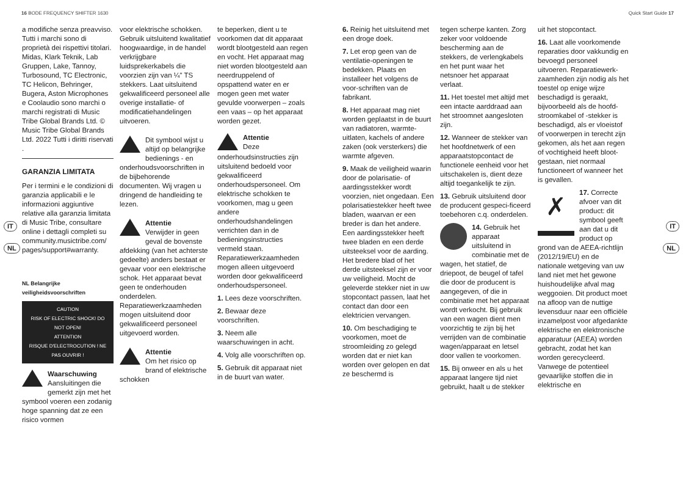16 BODE FREQUENCY SHIFTER 1630 Quick Start Guide 17
IT
NL
IT
NL
a modifiche senza preavviso. Tutti i marchi sono di proprietà dei rispettivi titolari. Midas, Klark Teknik, Lab Gruppen, Lake, Tannoy, Turbosound, TC Electronic, TC Helicon, Behringer, Bugera, Aston Microphones e Coolaudio sono marchi o marchi registrati di Music Tribe Global Brands Ltd. © Music Tribe Global Brands Ltd. 2022 Tutti i diritti riservati .
GARANZIA LIMITATA
Per i termini e le condizioni di garanzia applicabili e le informazioni aggiuntive relative alla garanzia limitata di Music Tribe, consultare online i dettagli completi su community.musictribe.com/ pages/support#warranty.
NL Belangrijke veiligheidsvoorschriften
CAUTION
RISK OF ELECTRIC SHOCK! DO NOT OPEN!
ATTENTION
RISQUE D'ELECTROCUTION ! NE PAS OUVRIR !
Waarschuwing
Aansluitingen die gemerkt zijn met het symbool voeren een zodanig hoge spanning dat ze een risico vormen
voor elektrische schokken. Gebruik uitsluitend kwalitatief hoogwaardige, in de handel verkrijgbare luidsprekerkabels die voorzien zijn van ¼" TS stekkers. Laat uitsluitend gekwalificeerd personeel alle overige installatie- of modificatiehandelingen uitvoeren.
Dit symbool wijst u altijd op belangrijke bedienings - en onderhoudsvoorschriften in de bijbehorende documenten. Wij vragen u dringend de handleiding te lezen.
Attentie
Verwijder in geen geval de bovenste afdekking (van het achterste gedeelte) anders bestaat er gevaar voor een elektrische schok. Het apparaat bevat geen te onderhouden onderdelen. Reparatiewerkzaamheden mogen uitsluitend door gekwalificeerd personeel uitgevoerd worden.
Attentie
Om het risico op brand of elektrische schokken
te beperken, dient u te voorkomen dat dit apparaat wordt blootgesteld aan regen en vocht. Het apparaat mag niet worden blootgesteld aan neerdruppelend of opspattend water en er mogen geen met water gevulde voorwerpen – zoals een vaas – op het apparaat worden gezet.
Attentie
Deze onderhoudsinstructies zijn uitsluitend bedoeld voor gekwalificeerd onderhoudspersoneel. Om elektrische schokken te voorkomen, mag u geen andere onderhoudshandelingen verrichten dan in de bedieningsinstructies vermeld staan. Reparatiewerkzaamheden mogen alleen uitgevoerd worden door gekwalificeerd onderhoudspersoneel.
1. Lees deze voorschriften.
2. Bewaar deze voorschriften.
3. Neem alle waarschuwingen in acht.
4. Volg alle voorschriften op.
5. Gebruik dit apparaat niet in de buurt van water.
6. Reinig het uitsluitend met een droge doek.
7. Let erop geen van de ventilatie-openingen te bedekken. Plaats en installeer het volgens de voor-schriften van de fabrikant.
8. Het apparaat mag niet worden geplaatst in de buurt van radiatoren, warmte-uitlaten, kachels of andere zaken (ook versterkers) die warmte afgeven.
9. Maak de veiligheid waarin door de polarisatie- of aardingsstekker wordt voorzien, niet ongedaan. Een polarisatiestekker heeft twee bladen, waarvan er een breder is dan het andere. Een aardingsstekker heeft twee bladen en een derde uitsteeksel voor de aarding. Het bredere blad of het derde uitsteeksel zijn er voor uw veiligheid. Mocht de geleverde stekker niet in uw stopcontact passen, laat het contact dan door een elektricien vervangen.
10. Om beschadiging te voorkomen, moet de stroomleiding zo gelegd worden dat er niet kan worden over gelopen en dat ze beschermd is
tegen scherpe kanten. Zorg zeker voor voldoende bescherming aan de stekkers, de verlengkabels en het punt waar het netsnoer het apparaat verlaat.
11. Het toestel met altijd met een intacte aarddraad aan het stroomnet aangesloten zijn.
12. Wanneer de stekker van het hoofdnetwerk of een apparaatstopcontact de functionele eenheid voor het uitschakelen is, dient deze altijd toegankelijk te zijn.
13. Gebruik uitsluitend door de producent gespeci-ficeerd toebehoren c.q. onderdelen.
14. Gebruik het apparaat uitsluitend in combinatie met de wagen, het statief, de driepoot, de beugel of tafel die door de producent is aangegeven, of die in combinatie met het apparaat wordt verkocht. Bij gebruik van een wagen dient men voorzichtig te zijn bij het verrijden van de combinatie wagen/apparaat en letsel door vallen te voorkomen.
15. Bij onweer en als u het apparaat langere tijd niet gebruikt, haalt u de stekker
uit het stopcontact.
16. Laat alle voorkomende reparaties door vakkundig en bevoegd personeel uitvoeren. Reparatiewerk-zaamheden zijn nodig als het toestel op enige wijze beschadigd is geraakt, bijvoorbeeld als de hoofd-stroomkabel of -stekker is beschadigd, als er vloeistof of voorwerpen in terecht zijn gekomen, als het aan regen of vochtigheid heeft bloot-gestaan, niet normaal functioneert of wanneer het is gevallen.
✗ 17. Correcte afvoer van dit product: dit symbool geeft aan dat u dit product op grond van de AEEA-richtlijn (2012/19/EU) en de nationale wetgeving van uw land niet met het gewone huishoudelijke afval mag weggooien. Dit product moet na afloop van de nuttige levensduur naar een officiële inzamelpost voor afgedankte elektrische en elektronische apparatuur (AEEA) worden gebracht, zodat het kan worden gerecycleerd. Vanwege de potentieel gevaarlijke stoffen die in elektrische en